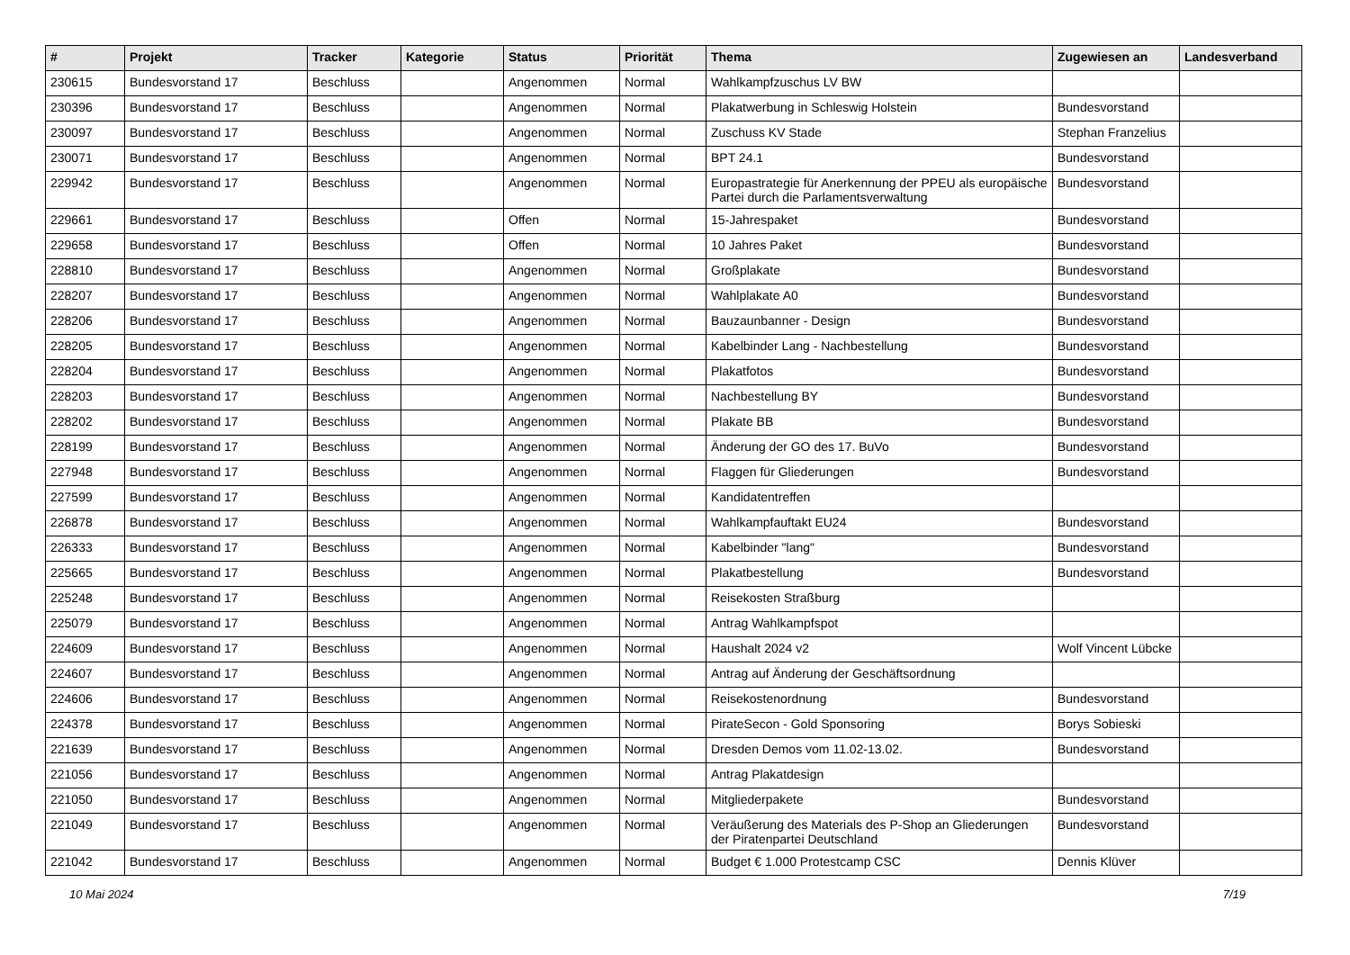| # | Projekt | Tracker | Kategorie | Status | Priorität | Thema | Zugewiesen an | Landesverband |
| --- | --- | --- | --- | --- | --- | --- | --- | --- |
| 230615 | Bundesvorstand 17 | Beschluss | | Angenommen | Normal | Wahlkampfzuschus LV BW | | |
| 230396 | Bundesvorstand 17 | Beschluss | | Angenommen | Normal | Plakatwerbung in Schleswig Holstein | Bundesvorstand | |
| 230097 | Bundesvorstand 17 | Beschluss | | Angenommen | Normal | Zuschuss KV Stade | Stephan Franzelius | |
| 230071 | Bundesvorstand 17 | Beschluss | | Angenommen | Normal | BPT 24.1 | Bundesvorstand | |
| 229942 | Bundesvorstand 17 | Beschluss | | Angenommen | Normal | Europastrategie für Anerkennung der PPEU als europäische Partei durch die Parlamentsverwaltung | Bundesvorstand | |
| 229661 | Bundesvorstand 17 | Beschluss | | Offen | Normal | 15-Jahrespaket | Bundesvorstand | |
| 229658 | Bundesvorstand 17 | Beschluss | | Offen | Normal | 10 Jahres Paket | Bundesvorstand | |
| 228810 | Bundesvorstand 17 | Beschluss | | Angenommen | Normal | Großplakate | Bundesvorstand | |
| 228207 | Bundesvorstand 17 | Beschluss | | Angenommen | Normal | Wahlplakate A0 | Bundesvorstand | |
| 228206 | Bundesvorstand 17 | Beschluss | | Angenommen | Normal | Bauzaunbanner - Design | Bundesvorstand | |
| 228205 | Bundesvorstand 17 | Beschluss | | Angenommen | Normal | Kabelbinder Lang - Nachbestellung | Bundesvorstand | |
| 228204 | Bundesvorstand 17 | Beschluss | | Angenommen | Normal | Plakatfotos | Bundesvorstand | |
| 228203 | Bundesvorstand 17 | Beschluss | | Angenommen | Normal | Nachbestellung BY | Bundesvorstand | |
| 228202 | Bundesvorstand 17 | Beschluss | | Angenommen | Normal | Plakate BB | Bundesvorstand | |
| 228199 | Bundesvorstand 17 | Beschluss | | Angenommen | Normal | Änderung der GO des 17. BuVo | Bundesvorstand | |
| 227948 | Bundesvorstand 17 | Beschluss | | Angenommen | Normal | Flaggen für Gliederungen | Bundesvorstand | |
| 227599 | Bundesvorstand 17 | Beschluss | | Angenommen | Normal | Kandidatentreffen | | |
| 226878 | Bundesvorstand 17 | Beschluss | | Angenommen | Normal | Wahlkampfauftakt EU24 | Bundesvorstand | |
| 226333 | Bundesvorstand 17 | Beschluss | | Angenommen | Normal | Kabelbinder "lang" | Bundesvorstand | |
| 225665 | Bundesvorstand 17 | Beschluss | | Angenommen | Normal | Plakatbestellung | Bundesvorstand | |
| 225248 | Bundesvorstand 17 | Beschluss | | Angenommen | Normal | Reisekosten Straßburg | | |
| 225079 | Bundesvorstand 17 | Beschluss | | Angenommen | Normal | Antrag Wahlkampfspot | | |
| 224609 | Bundesvorstand 17 | Beschluss | | Angenommen | Normal | Haushalt 2024 v2 | Wolf Vincent Lübcke | |
| 224607 | Bundesvorstand 17 | Beschluss | | Angenommen | Normal | Antrag auf Änderung der Geschäftsordnung | | |
| 224606 | Bundesvorstand 17 | Beschluss | | Angenommen | Normal | Reisekostenordnung | Bundesvorstand | |
| 224378 | Bundesvorstand 17 | Beschluss | | Angenommen | Normal | PirateSecon - Gold Sponsoring | Borys Sobieski | |
| 221639 | Bundesvorstand 17 | Beschluss | | Angenommen | Normal | Dresden Demos vom 11.02-13.02. | Bundesvorstand | |
| 221056 | Bundesvorstand 17 | Beschluss | | Angenommen | Normal | Antrag Plakatdesign | | |
| 221050 | Bundesvorstand 17 | Beschluss | | Angenommen | Normal | Mitgliederpakete | Bundesvorstand | |
| 221049 | Bundesvorstand 17 | Beschluss | | Angenommen | Normal | Veräußerung des Materials des P-Shop an Gliederungen der Piratenpartei Deutschland | Bundesvorstand | |
| 221042 | Bundesvorstand 17 | Beschluss | | Angenommen | Normal | Budget € 1.000 Protestcamp CSC | Dennis Klüver | |
10 Mai 2024 7/19